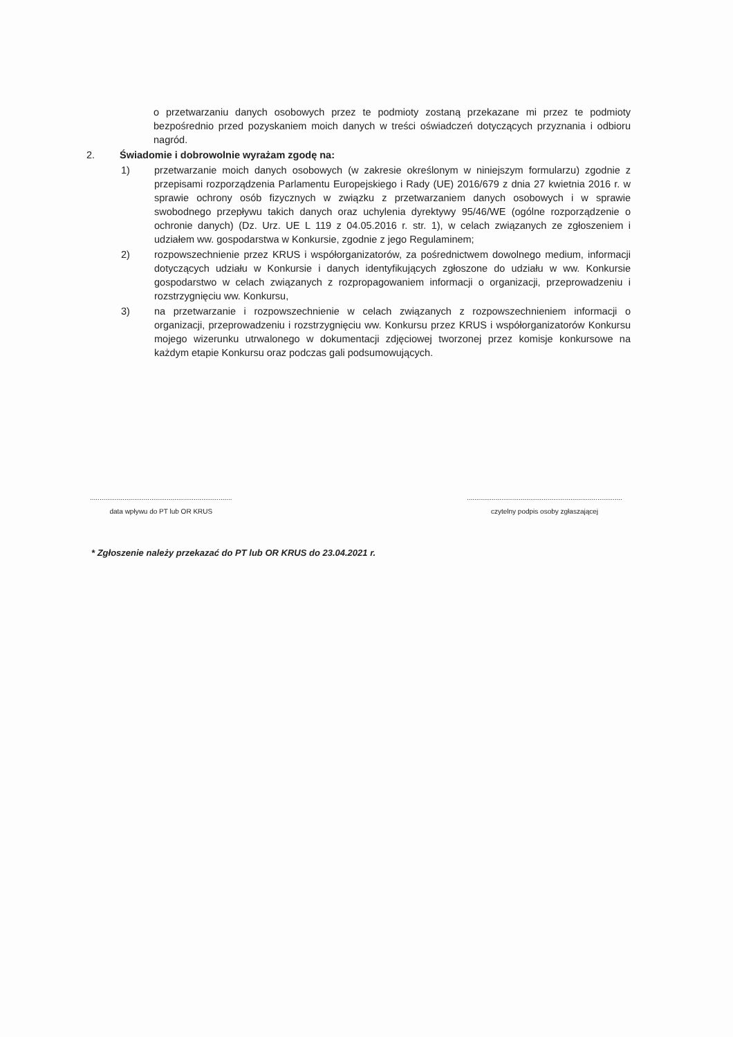o przetwarzaniu danych osobowych przez te podmioty zostaną przekazane mi przez te podmioty bezpośrednio przed pozyskaniem moich danych w treści oświadczeń dotyczących przyznania i odbioru nagród.
2. Świadomie i dobrowolnie wyrażam zgodę na:
1) przetwarzanie moich danych osobowych (w zakresie określonym w niniejszym formularzu) zgodnie z przepisami rozporządzenia Parlamentu Europejskiego i Rady (UE) 2016/679 z dnia 27 kwietnia 2016 r. w sprawie ochrony osób fizycznych w związku z przetwarzaniem danych osobowych i w sprawie swobodnego przepływu takich danych oraz uchylenia dyrektywy 95/46/WE (ogólne rozporządzenie o ochronie danych) (Dz. Urz. UE L 119 z 04.05.2016 r. str. 1), w celach związanych ze zgłoszeniem i udziałem ww. gospodarstwa w Konkursie, zgodnie z jego Regulaminem;
2) rozpowszechnienie przez KRUS i współorganizatorów, za pośrednictwem dowolnego medium, informacji dotyczących udziału w Konkursie i danych identyfikujących zgłoszone do udziału w ww. Konkursie gospodarstwo w celach związanych z rozpropagowaniem informacji o organizacji, przeprowadzeniu i rozstrzygnięciu ww. Konkursu,
3) na przetwarzanie i rozpowszechnienie w celach związanych z rozpowszechnieniem informacji o organizacji, przeprowadzeniu i rozstrzygnięciu ww. Konkursu przez KRUS i współorganizatorów Konkursu mojego wizerunku utrwalonego w dokumentacji zdjęciowej tworzonej przez komisje konkursowe na każdym etapie Konkursu oraz podczas gali podsumowujących.
..........................................................................
data wpływu do PT lub OR KRUS
.................................................................................
czytelny podpis osoby zgłaszającej
* Zgłoszenie należy przekazać do PT lub OR KRUS do 23.04.2021 r.